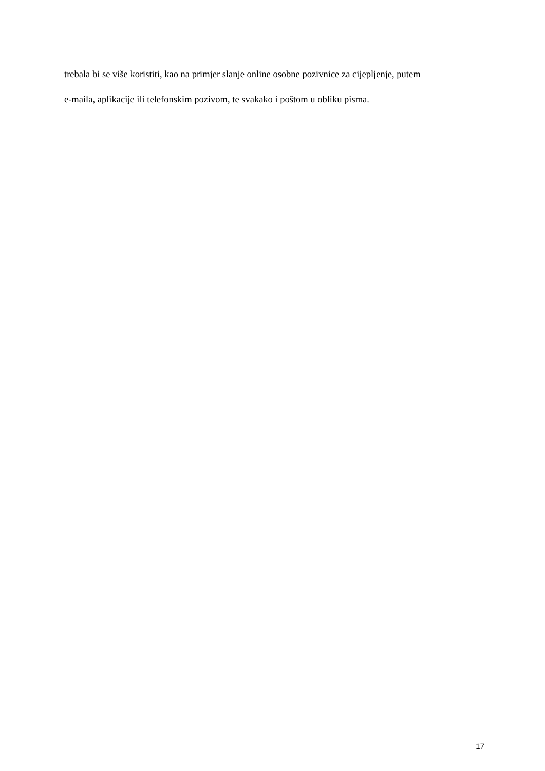trebala bi se više koristiti, kao na primjer slanje online osobne pozivnice za cijepljenje, putem
e-maila, aplikacije ili telefonskim pozivom, te svakako i poštom u obliku pisma.
17